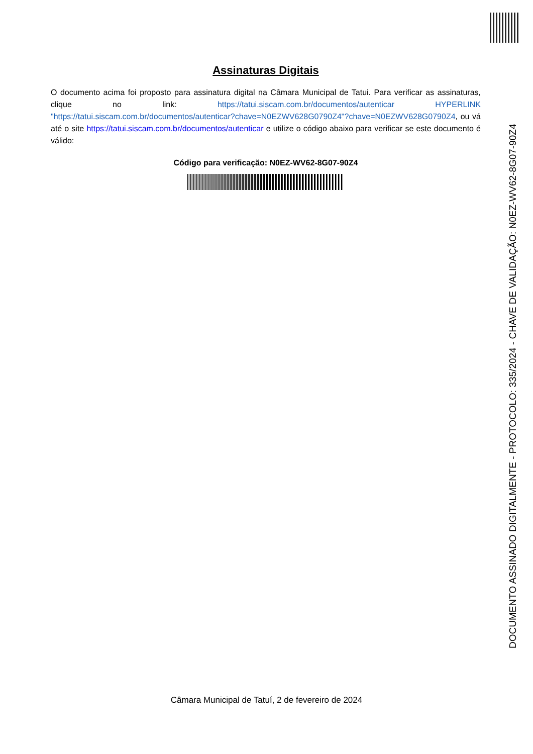Assinaturas Digitais
O documento acima foi proposto para assinatura digital na Câmara Municipal de Tatui. Para verificar as assinaturas, clique no link: https://tatui.siscam.com.br/documentos/autenticar HYPERLINK "https://tatui.siscam.com.br/documentos/autenticar?chave=N0EZWV628G0790Z4"?chave=N0EZWV628G0790Z4, ou vá até o site https://tatui.siscam.com.br/documentos/autenticar e utilize o código abaixo para verificar se este documento é válido:
Código para verificação: N0EZ-WV62-8G07-90Z4
Câmara Municipal de Tatuí, 2 de fevereiro de 2024
DOCUMENTO ASSINADO DIGITALMENTE - PROTOCOLO: 335/2024 - CHAVE DE VALIDAÇÃO: N0EZ-WV62-8G07-90Z4